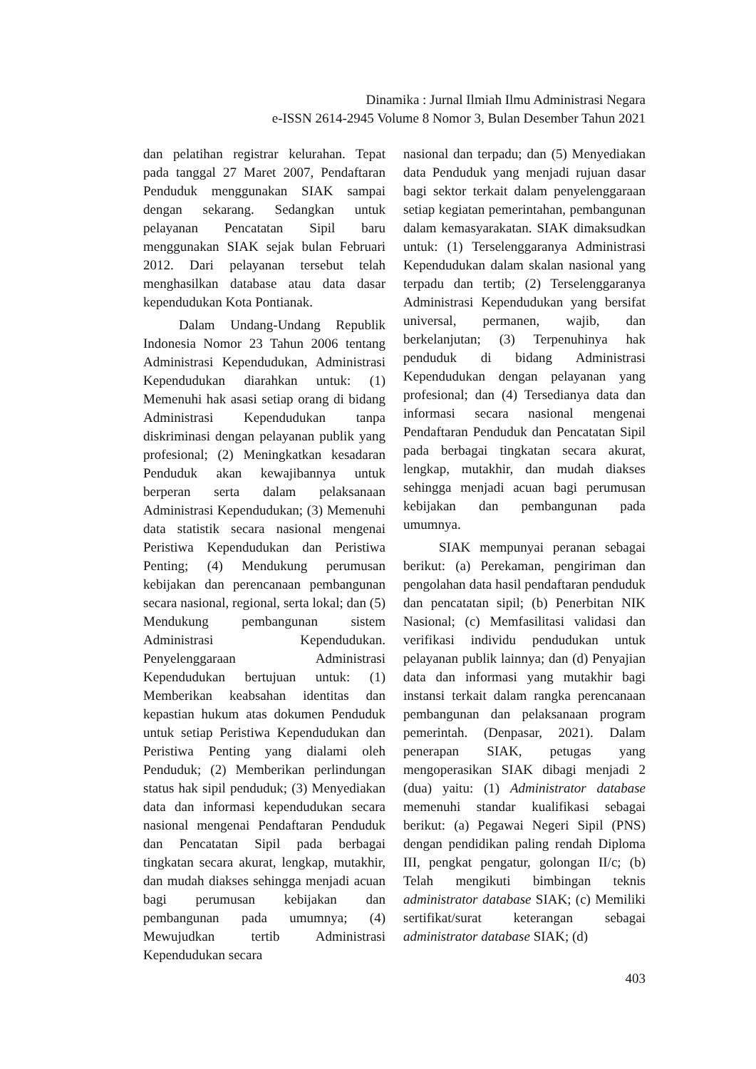Dinamika : Jurnal Ilmiah Ilmu Administrasi Negara
e-ISSN 2614-2945 Volume 8 Nomor 3, Bulan Desember Tahun 2021
dan pelatihan registrar kelurahan. Tepat pada tanggal 27 Maret 2007, Pendaftaran Penduduk menggunakan SIAK sampai dengan sekarang. Sedangkan untuk pelayanan Pencatatan Sipil baru menggunakan SIAK sejak bulan Februari 2012. Dari pelayanan tersebut telah menghasilkan database atau data dasar kependudukan Kota Pontianak.
Dalam Undang-Undang Republik Indonesia Nomor 23 Tahun 2006 tentang Administrasi Kependudukan, Administrasi Kependudukan diarahkan untuk: (1) Memenuhi hak asasi setiap orang di bidang Administrasi Kependudukan tanpa diskriminasi dengan pelayanan publik yang profesional; (2) Meningkatkan kesadaran Penduduk akan kewajibannya untuk berperan serta dalam pelaksanaan Administrasi Kependudukan; (3) Memenuhi data statistik secara nasional mengenai Peristiwa Kependudukan dan Peristiwa Penting; (4) Mendukung perumusan kebijakan dan perencanaan pembangunan secara nasional, regional, serta lokal; dan (5) Mendukung pembangunan sistem Administrasi Kependudukan. Penyelenggaraan Administrasi Kependudukan bertujuan untuk: (1) Memberikan keabsahan identitas dan kepastian hukum atas dokumen Penduduk untuk setiap Peristiwa Kependudukan dan Peristiwa Penting yang dialami oleh Penduduk; (2) Memberikan perlindungan status hak sipil penduduk; (3) Menyediakan data dan informasi kependudukan secara nasional mengenai Pendaftaran Penduduk dan Pencatatan Sipil pada berbagai tingkatan secara akurat, lengkap, mutakhir, dan mudah diakses sehingga menjadi acuan bagi perumusan kebijakan dan pembangunan pada umumnya; (4) Mewujudkan tertib Administrasi Kependudukan secara
nasional dan terpadu; dan (5) Menyediakan data Penduduk yang menjadi rujuan dasar bagi sektor terkait dalam penyelenggaraan setiap kegiatan pemerintahan, pembangunan dalam kemasyarakatan. SIAK dimaksudkan untuk: (1) Terselenggaranya Administrasi Kependudukan dalam skalan nasional yang terpadu dan tertib; (2) Terselenggaranya Administrasi Kependudukan yang bersifat universal, permanen, wajib, dan berkelanjutan; (3) Terpenuhinya hak penduduk di bidang Administrasi Kependudukan dengan pelayanan yang profesional; dan (4) Tersedianya data dan informasi secara nasional mengenai Pendaftaran Penduduk dan Pencatatan Sipil pada berbagai tingkatan secara akurat, lengkap, mutakhir, dan mudah diakses sehingga menjadi acuan bagi perumusan kebijakan dan pembangunan pada umumnya.
SIAK mempunyai peranan sebagai berikut: (a) Perekaman, pengiriman dan pengolahan data hasil pendaftaran penduduk dan pencatatan sipil; (b) Penerbitan NIK Nasional; (c) Memfasilitasi validasi dan verifikasi individu pendudukan untuk pelayanan publik lainnya; dan (d) Penyajian data dan informasi yang mutakhir bagi instansi terkait dalam rangka perencanaan pembangunan dan pelaksanaan program pemerintah. (Denpasar, 2021). Dalam penerapan SIAK, petugas yang mengoperasikan SIAK dibagi menjadi 2 (dua) yaitu: (1) Administrator database memenuhi standar kualifikasi sebagai berikut: (a) Pegawai Negeri Sipil (PNS) dengan pendidikan paling rendah Diploma III, pengkat pengatur, golongan II/c; (b) Telah mengikuti bimbingan teknis administrator database SIAK; (c) Memiliki sertifikat/surat keterangan sebagai administrator database SIAK; (d)
403